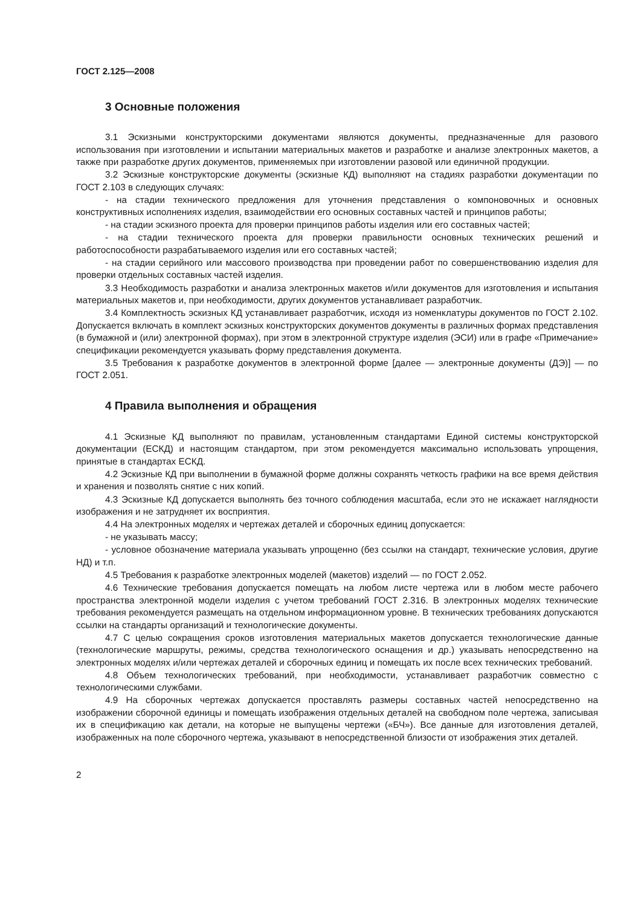ГОСТ 2.125—2008
3 Основные положения
3.1 Эскизными конструкторскими документами являются документы, предназначенные для разового использования при изготовлении и испытании материальных макетов и разработке и анализе электронных макетов, а также при разработке других документов, применяемых при изготовлении разовой или единичной продукции.
3.2 Эскизные конструкторские документы (эскизные КД) выполняют на стадиях разработки документации по ГОСТ 2.103 в следующих случаях:
- на стадии технического предложения для уточнения представления о компоновочных и основных конструктивных исполнениях изделия, взаимодействии его основных составных частей и принципов работы;
- на стадии эскизного проекта для проверки принципов работы изделия или его составных частей;
- на стадии технического проекта для проверки правильности основных технических решений и работоспособности разрабатываемого изделия или его составных частей;
- на стадии серийного или массового производства при проведении работ по совершенствованию изделия для проверки отдельных составных частей изделия.
3.3 Необходимость разработки и анализа электронных макетов и/или документов для изготовления и испытания материальных макетов и, при необходимости, других документов устанавливает разработчик.
3.4 Комплектность эскизных КД устанавливает разработчик, исходя из номенклатуры документов по ГОСТ 2.102. Допускается включать в комплект эскизных конструкторских документов документы в различных формах представления (в бумажной и (или) электронной формах), при этом в электронной структуре изделия (ЭСИ) или в графе «Примечание» спецификации рекомендуется указывать форму представления документа.
3.5 Требования к разработке документов в электронной форме [далее — электронные документы (ДЭ)] — по ГОСТ 2.051.
4 Правила выполнения и обращения
4.1 Эскизные КД выполняют по правилам, установленным стандартами Единой системы конструкторской документации (ЕСКД) и настоящим стандартом, при этом рекомендуется максимально использовать упрощения, принятые в стандартах ЕСКД.
4.2 Эскизные КД при выполнении в бумажной форме должны сохранять четкость графики на все время действия и хранения и позволять снятие с них копий.
4.3 Эскизные КД допускается выполнять без точного соблюдения масштаба, если это не искажает наглядности изображения и не затрудняет их восприятия.
4.4 На электронных моделях и чертежах деталей и сборочных единиц допускается:
- не указывать массу;
- условное обозначение материала указывать упрощенно (без ссылки на стандарт, технические условия, другие НД) и т.п.
4.5 Требования к разработке электронных моделей (макетов) изделий — по ГОСТ 2.052.
4.6 Технические требования допускается помещать на любом листе чертежа или в любом месте рабочего пространства электронной модели изделия с учетом требований ГОСТ 2.316. В электронных моделях технические требования рекомендуется размещать на отдельном информационном уровне. В технических требованиях допускаются ссылки на стандарты организаций и технологические документы.
4.7 С целью сокращения сроков изготовления материальных макетов допускается технологические данные (технологические маршруты, режимы, средства технологического оснащения и др.) указывать непосредственно на электронных моделях и/или чертежах деталей и сборочных единиц и помещать их после всех технических требований.
4.8 Объем технологических требований, при необходимости, устанавливает разработчик совместно с технологическими службами.
4.9 На сборочных чертежах допускается проставлять размеры составных частей непосредственно на изображении сборочной единицы и помещать изображения отдельных деталей на свободном поле чертежа, записывая их в спецификацию как детали, на которые не выпущены чертежи («БЧ»). Все данные для изготовления деталей, изображенных на поле сборочного чертежа, указывают в непосредственной близости от изображения этих деталей.
2